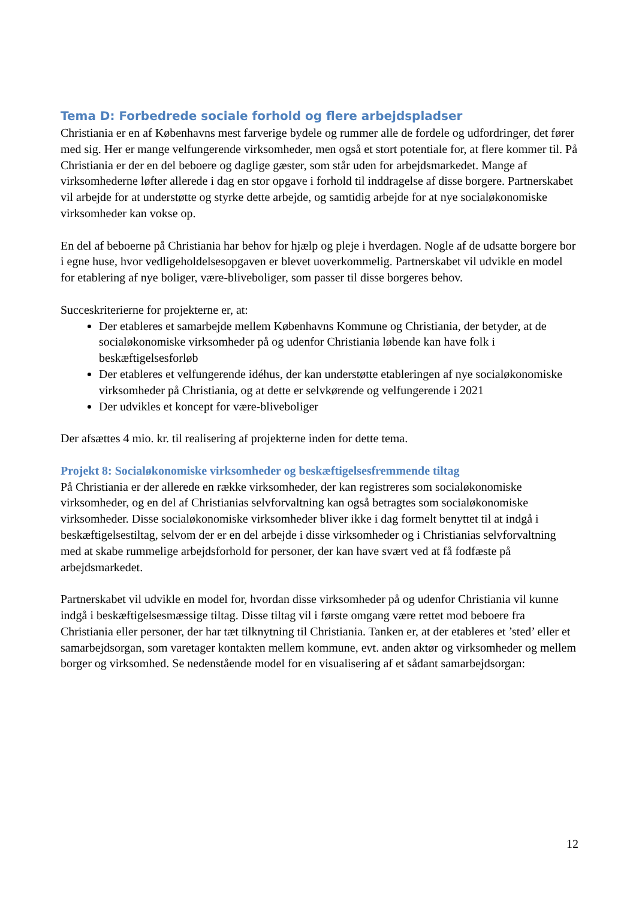Tema D: Forbedrede sociale forhold og flere arbejdspladser
Christiania er en af Københavns mest farverige bydele og rummer alle de fordele og udfordringer, det fører med sig. Her er mange velfungerende virksomheder, men også et stort potentiale for, at flere kommer til. På Christiania er der en del beboere og daglige gæster, som står uden for arbejdsmarkedet. Mange af virksomhederne løfter allerede i dag en stor opgave i forhold til inddragelse af disse borgere. Partnerskabet vil arbejde for at understøtte og styrke dette arbejde, og samtidig arbejde for at nye socialøkonomiske virksomheder kan vokse op.
En del af beboerne på Christiania har behov for hjælp og pleje i hverdagen. Nogle af de udsatte borgere bor i egne huse, hvor vedligeholdelsesopgaven er blevet uoverkommelig. Partnerskabet vil udvikle en model for etablering af nye boliger, være-bliveboliger, som passer til disse borgeres behov.
Succeskriterierne for projekterne er, at:
Der etableres et samarbejde mellem Københavns Kommune og Christiania, der betyder, at de socialøkonomiske virksomheder på og udenfor Christiania løbende kan have folk i beskæftigelsesforløb
Der etableres et velfungerende idéhus, der kan understøtte etableringen af nye socialøkonomiske virksomheder på Christiania, og at dette er selvkørende og velfungerende i 2021
Der udvikles et koncept for være-bliveboliger
Der afsættes 4 mio. kr. til realisering af projekterne inden for dette tema.
Projekt 8: Socialøkonomiske virksomheder og beskæftigelsesfremmende tiltag
På Christiania er der allerede en række virksomheder, der kan registreres som socialøkonomiske virksomheder, og en del af Christianias selvforvaltning kan også betragtes som socialøkonomiske virksomheder. Disse socialøkonomiske virksomheder bliver ikke i dag formelt benyttet til at indgå i beskæftigelsestiltag, selvom der er en del arbejde i disse virksomheder og i Christianias selvforvaltning med at skabe rummelige arbejdsforhold for personer, der kan have svært ved at få fodfæste på arbejdsmarkedet.
Partnerskabet vil udvikle en model for, hvordan disse virksomheder på og udenfor Christiania vil kunne indgå i beskæftigelsesmæssige tiltag. Disse tiltag vil i første omgang være rettet mod beboere fra Christiania eller personer, der har tæt tilknytning til Christiania. Tanken er, at der etableres et ’sted’ eller et samarbejdsorgan, som varetager kontakten mellem kommune, evt. anden aktør og virksomheder og mellem borger og virksomhed. Se nedenstående model for en visualisering af et sådant samarbejdsorgan:
12